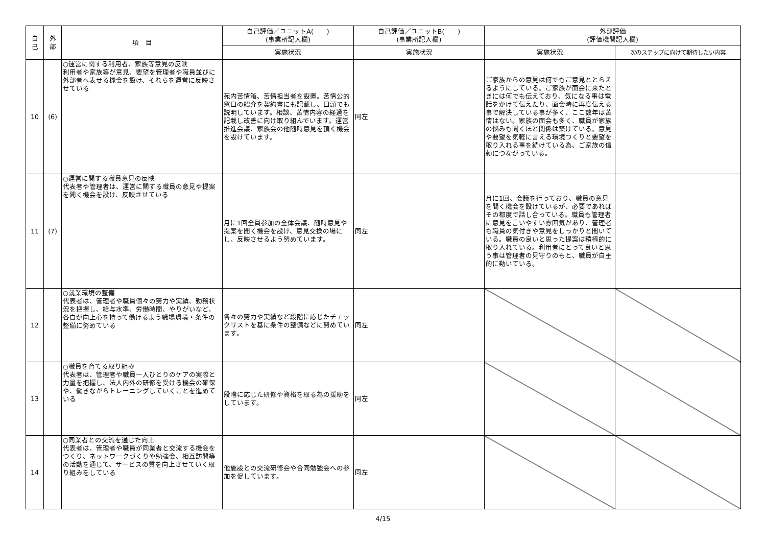| 自 己 | 外 部 | 項 目 | 自己評価／ユニットA( ) (事業所記入欄) | 自己評価／ユニットB( ) (事業所記入欄) | 外部評価 (評価機関記入欄) | |
| --- | --- | --- | --- | --- | --- | --- |
| | | | 実施状況 | 実施状況 | 実施状況 | 次のステップに向けて期待したい内容 |
| 10 | (6) | ○運営に関する利用者、家族等意見の反映 利用者や家族等が意見、要望を管理者や職員並びに外部者へ表せる機会を設け、それらを運営に反映させている | 苑内苦情箱、苦情担当者を設置。苦情公的窓口の紹介を契約書にも記載し、口頭でも説明しています。相談、苦情内容の経過を記載し改善に向け取り組んでいます。運営推進会議、家族会の他随時意見を頂く機会を設けています。 | 同左 | ご家族からの意見は何でもご意見ととらえるようにしている。ご家族が面会に来たときには何でも伝えており、気になる事は電話をかけて伝えたり、面会時に再度伝える事で解決している事が多く、ここ数年は苦情はない。家族の面会も多く、職員が家族の悩みも聞くほど関係は築けている。意見や要望を気軽に言える環境つくりと要望を取り入れる事を続けている為、ご家族の信頼につながっている。 | |
| 11 | (7) | ○運営に関する職員意見の反映 代表者や管理者は、運営に関する職員の意見や提案を聞く機会を設け、反映させている | 月に1回全員参加の全体会議、随時意見や提案を聞く機会を設け、意見交換の場にし、反映させるよう努めています。 | 同左 | 月に1回、会議を行っており、職員の意見を聞く機会を設けているが、必要であればその都度で話し合っている。職員も管理者に意見を言いやすい雰囲気があり、管理者も職員の気付きや意見をしっかりと聞いている。職員の良いと思った提案は積極的に取り入れている。利用者にとって良いと思う事は管理者の見守りのもと、職員が自主的に動いている。 | |
| 12 | | ○就業環境の整備 代表者は、管理者や職員個々の努力や実績、勤務状況を把握し、給与水準、労働時間、やりがいなど、各自が向上心を持って働けるよう職場環境・条件の整備に努めている | 各々の努力や実績など段階に応じたチェックリストを基に条件の整備などに努めています。 | 同左 | | |
| 13 | | ○職員を育てる取り組み 代表者は、管理者や職員一人ひとりのケアの実際と力量を把握し、法人内外の研修を受ける機会の確保や、働きながらトレーニングしていくことを進めている | 段階に応じた研修や資格を取る為の援助をしています。 | 同左 | | |
| 14 | | ○同業者との交流を通じた向上 代表者は、管理者や職員が同業者と交流する機会をつくり、ネットワークづくりや勉強会、相互訪問等の活動を通じて、サービスの質を向上させていく取り組みをしている | 他施設との交流研修会や合同勉強会への参加を促しています。 | 同左 | | |
4/15